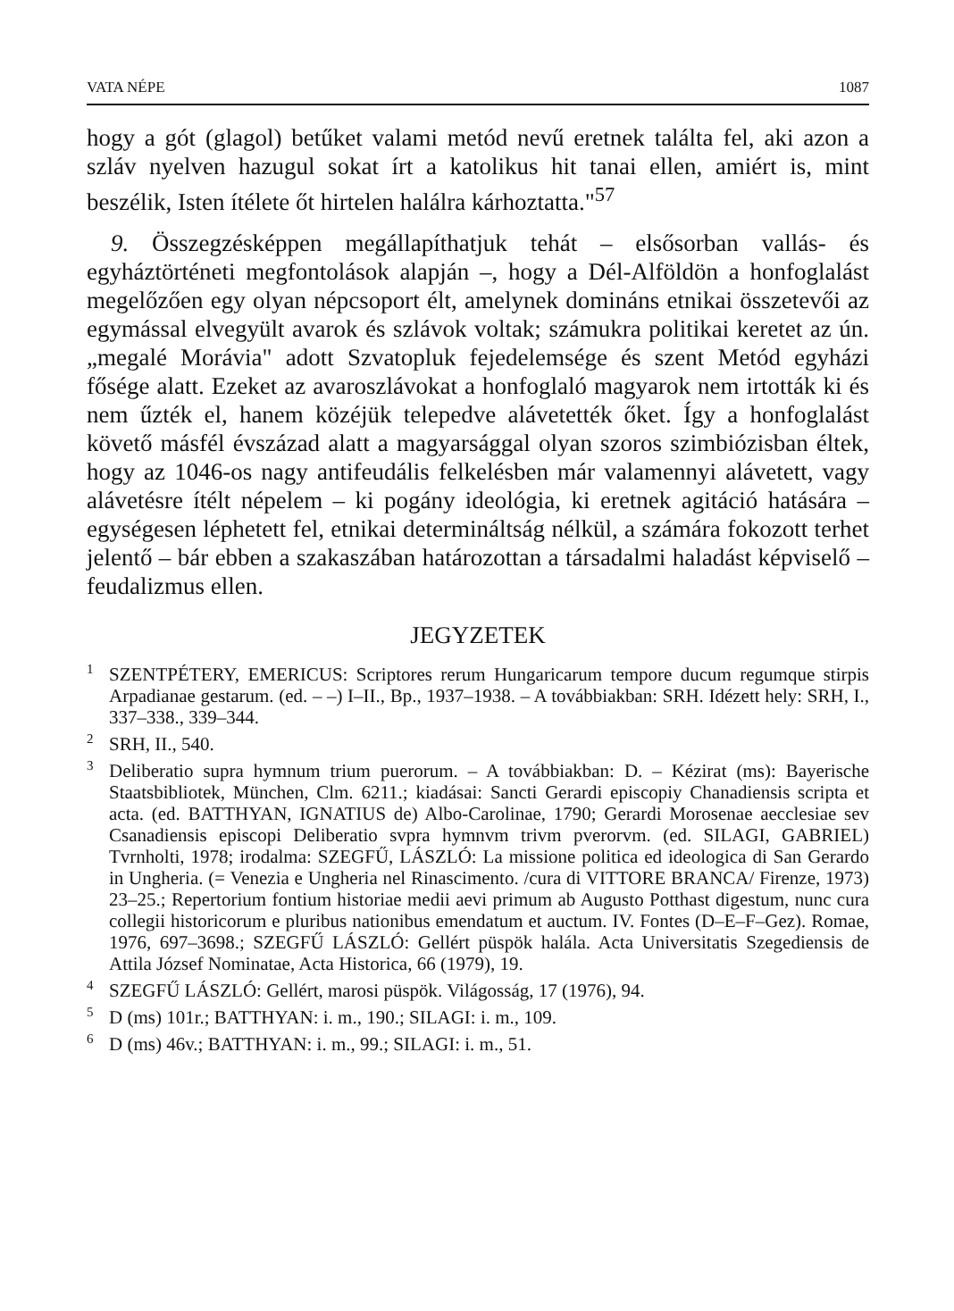VATA NÉPE 1087
hogy a gót (glagol) betűket valami metód nevű eretnek találta fel, aki azon a szláv nyelven hazugul sokat írt a katolikus hit tanai ellen, amiért is, mint beszélik, Isten ítélete őt hirtelen halálra kárhoztatta."<sup>57</sup>
9. Összegzésképpen megállapíthatjuk tehát – elsősorban vallás- és egyháztörténeti megfontolások alapján –, hogy a Dél-Alföldön a honfoglalást megelőzően egy olyan népcsoport élt, amelynek domináns etnikai összetevői az egymással elvegyült avarok és szlávok voltak; számukra politikai keretet az ún. „megalé Morávia" adott Szvatopluk fejedelemsége és szent Metód egyházi fősége alatt. Ezeket az avaroszlávokat a honfoglaló magyarok nem irtották ki és nem űzték el, hanem közéjük telepedve alávetették őket. Így a honfoglalást követő másfél évszázad alatt a magyarsággal olyan szoros szimbiózisban éltek, hogy az 1046-os nagy antifeudális felkelésben már valamennyi alávetett, vagy alávetésre ítélt népelem – ki pogány ideológia, ki eretnek agitáció hatására – egységesen léphetett fel, etnikai determináltság nélkül, a számára fokozott terhet jelentő – bár ebben a szakaszában határozottan a társadalmi haladást képviselő – feudalizmus ellen.
JEGYZETEK
<sup>1</sup> SZENTPÉTERY, EMERICUS: Scriptores rerum Hungaricarum tempore ducum regumque stirpis Arpadianae gestarum. (ed. – –) I–II., Bp., 1937–1938. – A továbbiakban: SRH. Idézett hely: SRH, I., 337–338., 339–344.
<sup>2</sup> SRH, II., 540.
<sup>3</sup> Deliberatio supra hymnum trium puerorum. – A továbbiakban: D. – Kézirat (ms): Bayerische Staatsbibliotek, München, Clm. 6211.; kiadásai: Sancti Gerardi episcopiy Chanadiensis scripta et acta. (ed. BATTHYAN, IGNATIUS de) Albo-Carolinae, 1790; Gerardi Morosenae aecclesiae sev Csanadiensis episcopi Deliberatio svpra hymnvm trivm pverorvm. (ed. SILAGI, GABRIEL) Tvrnholti, 1978; irodalma: SZEGFŰ, LÁSZLÓ: La missione politica ed ideologica di San Gerardo in Ungheria. (= Venezia e Ungheria nel Rinascimento. /cura di VITTORE BRANCA/ Firenze, 1973) 23–25.; Repertorium fontium historiae medii aevi primum ab Augusto Potthast digestum, nunc cura collegii historicorum e pluribus nationibus emendatum et auctum. IV. Fontes (D–E–F–Gez). Romae, 1976, 697–3698.; SZEGFŰ LÁSZLÓ: Gellért püspök halála. Acta Universitatis Szegediensis de Attila József Nominatae, Acta Historica, 66 (1979), 19.
<sup>4</sup> SZEGFŰ LÁSZLÓ: Gellért, marosi püspök. Világosság, 17 (1976), 94.
<sup>5</sup> D (ms) 101r.; BATTHYAN: i. m., 190.; SILAGI: i. m., 109.
<sup>6</sup> D (ms) 46v.; BATTHYAN: i. m., 99.; SILAGI: i. m., 51.